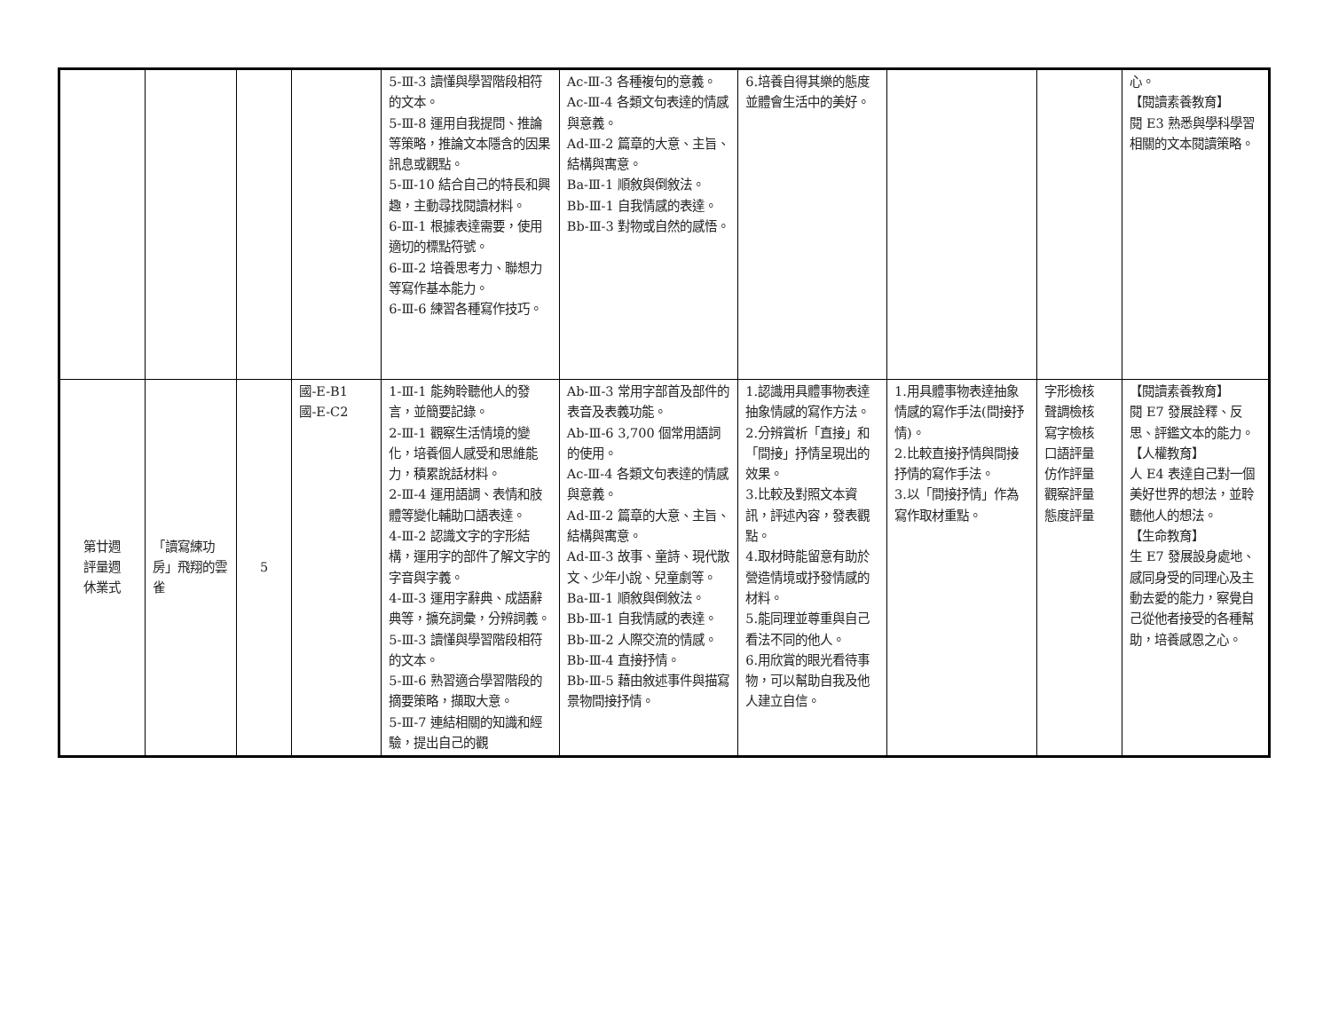| | | | | 5-Ⅲ-3 讀懂與學習階段相符的文本。 5-Ⅲ-8 運用自我提問、推論等策略，推論文本隱含的因果訊息或觀點。 5-Ⅲ-10 結合自己的特長和興趣，主動尋找閱讀材料。 6-Ⅲ-1 根據表達需要，使用適切的標點符號。 6-Ⅲ-2 培養思考力、聯想力等寫作基本能力。 6-Ⅲ-6 練習各種寫作技巧。 | Ac-Ⅲ-3 各種複句的意義。 Ac-Ⅲ-4 各類文句表達的情感與意義。 Ad-Ⅲ-2 篇章的大意、主旨、結構與寓意。 Ba-Ⅲ-1 順敘與倒敘法。 Bb-Ⅲ-1 自我情感的表達。 Bb-Ⅲ-3 對物或自然的感悟。 | 6.培養自得其樂的態度並體會生活中的美好。 | | | 心。 【閱讀素養教育】 閱 E3 熟悉與學科學習相關的文本閱讀策略。 |
| 第廿週 評量週 休業式 | 「讀寫練功房」飛翔的雲雀 | 5 | 國-E-B1 國-E-C2 | 1-Ⅲ-1 能夠聆聽他人的發言，並簡要記錄。 2-Ⅲ-1 觀察生活情境的變化，培養個人感受和思維能力，積累說話材料。 2-Ⅲ-4 運用語調、表情和肢體等變化輔助口語表達。 4-Ⅲ-2 認識文字的字形結構，運用字的部件了解文字的字音與字義。 4-Ⅲ-3 運用字辭典、成語辭典等，擴充詞彙，分辨詞義。 5-Ⅲ-3 讀懂與學習階段相符的文本。 5-Ⅲ-6 熟習適合學習階段的摘要策略，擷取大意。 5-Ⅲ-7 連結相關的知識和經驗，提出自己的觀 | Ab-Ⅲ-3 常用字部首及部件的表音及表義功能。 Ab-Ⅲ-6 3,700 個常用語詞的使用。 Ac-Ⅲ-4 各類文句表達的情感與意義。 Ad-Ⅲ-2 篇章的大意、主旨、結構與寓意。 Ad-Ⅲ-3 故事、童詩、現代散文、少年小說、兒童劇等。 Ba-Ⅲ-1 順敘與倒敘法。 Bb-Ⅲ-1 自我情感的表達。 Bb-Ⅲ-2 人際交流的情感。 Bb-Ⅲ-4 直接抒情。 Bb-Ⅲ-5 藉由敘述事件與描寫景物間接抒情。 | 1.認識用具體事物表達抽象情感的寫作方法。 2.分辨賞析「直接」和「間接」抒情呈現出的效果。 3.比較及對照文本資訊，評述內容，發表觀點。 4.取材時能留意有助於營造情境或抒發情感的材料。 5.能同理並尊重與自己看法不同的他人。 6.用欣賞的眼光看待事物，可以幫助自我及他人建立自信。 | 1.用具體事物表達抽象情感的寫作手法(間接抒情)。 2.比較直接抒情與間接抒情的寫作手法。 3.以「間接抒情」作為寫作取材重點。 | 字形檢核 聲調檢核 寫字檢核 口語評量 仿作評量 觀察評量 態度評量 | 【閱讀素養教育】 閱 E7 發展詮釋、反思、評鑑文本的能力。 【人權教育】 人 E4 表達自己對一個美好世界的想法，並聆聽他人的想法。 【生命教育】 生 E7 發展設身處地、感同身受的同理心及主動去愛的能力，察覺自己從他者接受的各種幫助，培養感恩之心。 |